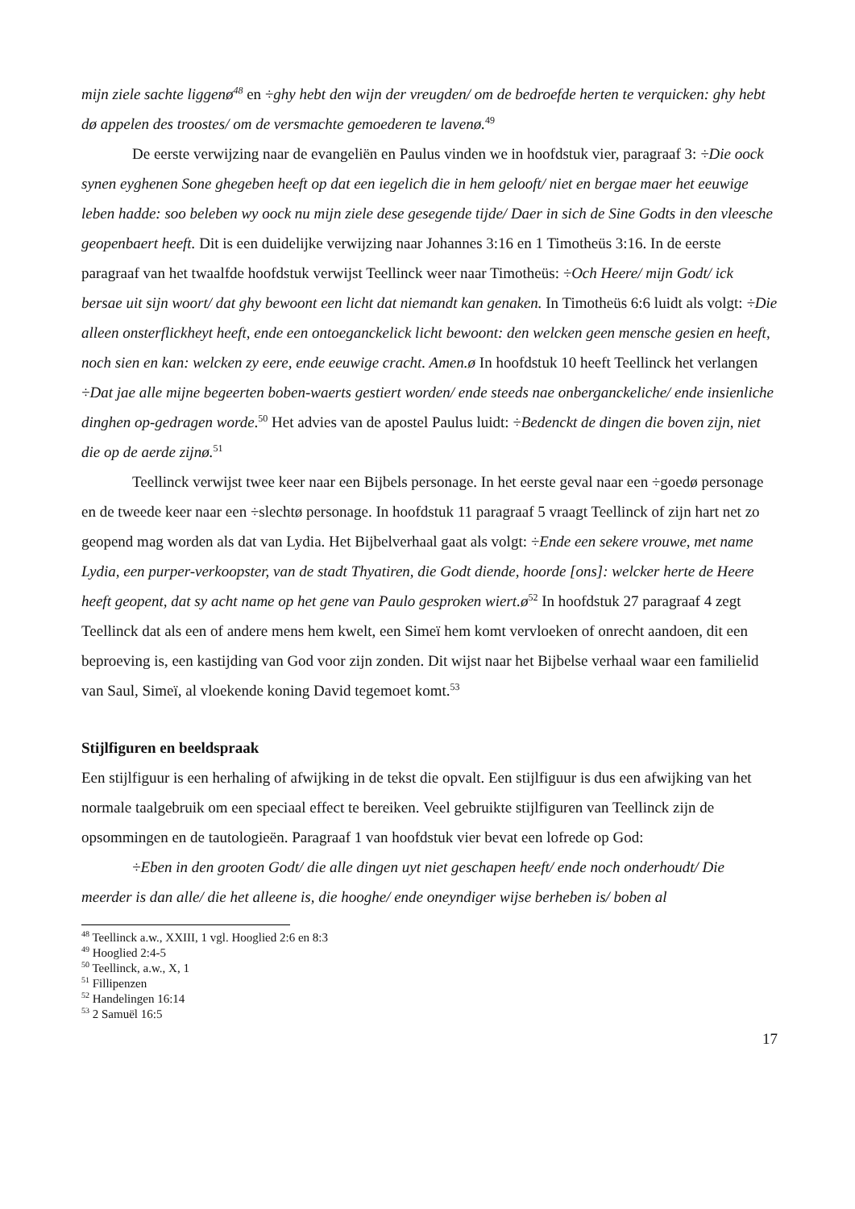mijn ziele sachte liggenø<sup>48</sup> en ÷ghy hebt den wijn der vreugden/ om de bedroefde herten te verquicken: ghy hebt dø appelen des troostes/ om de versmachte gemoederen te lavenø.<sup>49</sup>
De eerste verwijzing naar de evangeliën en Paulus vinden we in hoofdstuk vier, paragraaf 3: ÷Die oock synen eyghenen Sone ghegeben heeft op dat een iegelich die in hem gelooft/ niet en bergae maer het eeuwige leben hadde: soo beleben wy oock nu mijn ziele dese gesegende tijde/ Daer in sich de Sine Godts in den vleesche geopenbaert heeft. Dit is een duidelijke verwijzing naar Johannes 3:16 en 1 Timotheüs 3:16. In de eerste paragraaf van het twaalfde hoofdstuk verwijst Teellinck weer naar Timotheüs: ÷Och Heere/ mijn Godt/ ick bersae uit sijn woort/ dat ghy bewoont een licht dat niemandt kan genaken. In Timotheüs 6:6 luidt als volgt: ÷Die alleen onsterflickheyt heeft, ende een ontoeganckelick licht bewoont: den welcken geen mensche gesien en heeft, noch sien en kan: welcken zy eere, ende eeuwige cracht. Amen.ø In hoofdstuk 10 heeft Teellinck het verlangen ÷Dat jae alle mijne begeerten boben-waerts gestiert worden/ ende steeds nae onberganckeliche/ ende insienliche dinghen op-gedragen worde.<sup>50</sup> Het advies van de apostel Paulus luidt: ÷Bedenckt de dingen die boven zijn, niet die op de aerde zijnø.<sup>51</sup>
Teellinck verwijst twee keer naar een Bijbels personage. In het eerste geval naar een ÷goedø personage en de tweede keer naar een ÷slechtø personage. In hoofdstuk 11 paragraaf 5 vraagt Teellinck of zijn hart net zo geopend mag worden als dat van Lydia. Het Bijbelverhaal gaat als volgt: ÷Ende een sekere vrouwe, met name Lydia, een purper-verkoopster, van de stadt Thyatiren, die Godt diende, hoorde [ons]: welcker herte de Heere heeft geopent, dat sy acht name op het gene van Paulo gesproken wiert.ø<sup>52</sup> In hoofdstuk 27 paragraaf 4 zegt Teellinck dat als een of andere mens hem kwelt, een Simeï hem komt vervloeken of onrecht aandoen, dit een beproeving is, een kastijding van God voor zijn zonden. Dit wijst naar het Bijbelse verhaal waar een familielid van Saul, Simeï, al vloekende koning David tegemoet komt.<sup>53</sup>
Stijlfiguren en beeldspraak
Een stijlfiguur is een herhaling of afwijking in de tekst die opvalt. Een stijlfiguur is dus een afwijking van het normale taalgebruik om een speciaal effect te bereiken. Veel gebruikte stijlfiguren van Teellinck zijn de opsommingen en de tautologieën. Paragraaf 1 van hoofdstuk vier bevat een lofrede op God:
÷Eben in den grooten Godt/ die alle dingen uyt niet geschapen heeft/ ende noch onderhoudt/ Die meerder is dan alle/ die het alleene is, die hooghe/ ende oneyndiger wijse berheben is/ boben al
<sup>48</sup> Teellinck a.w., XXIII, 1 vgl. Hooglied 2:6 en 8:3
<sup>49</sup> Hooglied 2:4-5
<sup>50</sup> Teellinck, a.w., X, 1
<sup>51</sup> Fillipenzen
<sup>52</sup> Handelingen 16:14
<sup>53</sup> 2 Samuël 16:5
17